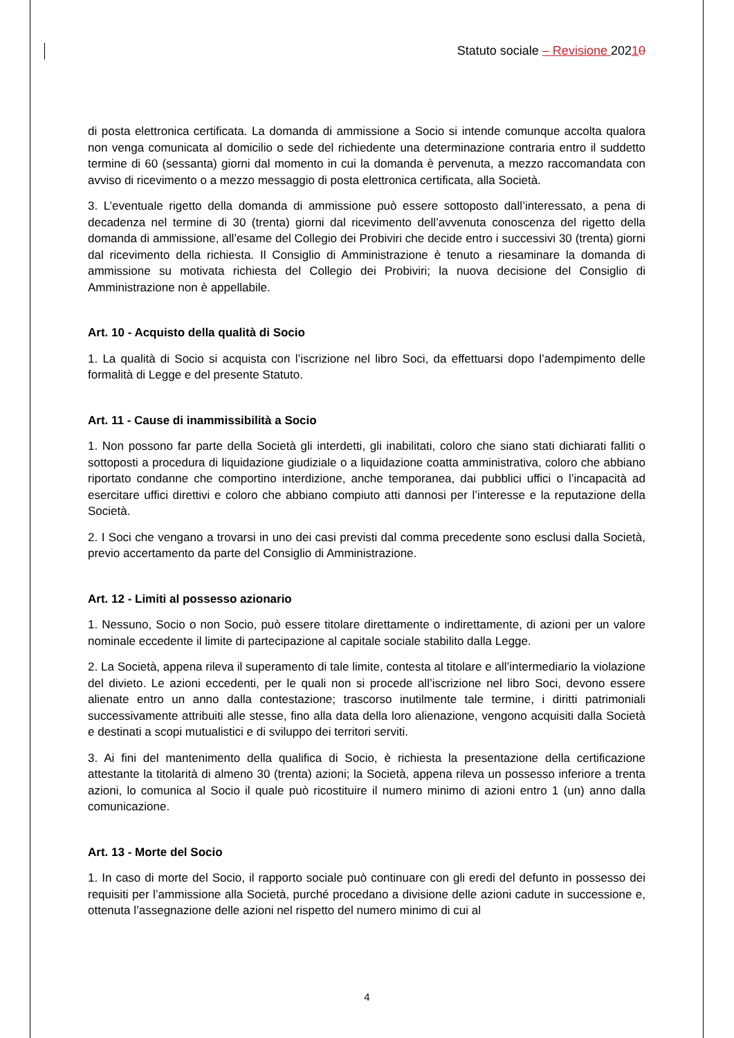Statuto sociale – Revisione 20210
di posta elettronica certificata. La domanda di ammissione a Socio si intende comunque accolta qualora non venga comunicata al domicilio o sede del richiedente una determinazione contraria entro il suddetto termine di 60 (sessanta) giorni dal momento in cui la domanda è pervenuta, a mezzo raccomandata con avviso di ricevimento o a mezzo messaggio di posta elettronica certificata, alla Società.
3. L’eventuale rigetto della domanda di ammissione può essere sottoposto dall’interessato, a pena di decadenza nel termine di 30 (trenta) giorni dal ricevimento dell’avvenuta conoscenza del rigetto della domanda di ammissione, all’esame del Collegio dei Probiviri che decide entro i successivi 30 (trenta) giorni dal ricevimento della richiesta. Il Consiglio di Amministrazione è tenuto a riesaminare la domanda di ammissione su motivata richiesta del Collegio dei Probiviri; la nuova decisione del Consiglio di Amministrazione non è appellabile.
Art. 10 - Acquisto della qualità di Socio
1. La qualità di Socio si acquista con l’iscrizione nel libro Soci, da effettuarsi dopo l’adempimento delle formalità di Legge e del presente Statuto.
Art. 11 - Cause di inammissibilità a Socio
1. Non possono far parte della Società gli interdetti, gli inabilitati, coloro che siano stati dichiarati falliti o sottoposti a procedura di liquidazione giudiziale o a liquidazione coatta amministrativa, coloro che abbiano riportato condanne che comportino interdizione, anche temporanea, dai pubblici uffici o l’incapacità ad esercitare uffici direttivi e coloro che abbiano compiuto atti dannosi per l’interesse e la reputazione della Società.
2. I Soci che vengano a trovarsi in uno dei casi previsti dal comma precedente sono esclusi dalla Società, previo accertamento da parte del Consiglio di Amministrazione.
Art. 12 - Limiti al possesso azionario
1. Nessuno, Socio o non Socio, può essere titolare direttamente o indirettamente, di azioni per un valore nominale eccedente il limite di partecipazione al capitale sociale stabilito dalla Legge.
2. La Società, appena rileva il superamento di tale limite, contesta al titolare e all’intermediario la violazione del divieto. Le azioni eccedenti, per le quali non si procede all’iscrizione nel libro Soci, devono essere alienate entro un anno dalla contestazione; trascorso inutilmente tale termine, i diritti patrimoniali successivamente attribuiti alle stesse, fino alla data della loro alienazione, vengono acquisiti dalla Società e destinati a scopi mutualistici e di sviluppo dei territori serviti.
3. Ai fini del mantenimento della qualifica di Socio, è richiesta la presentazione della certificazione attestante la titolarità di almeno 30 (trenta) azioni; la Società, appena rileva un possesso inferiore a trenta azioni, lo comunica al Socio il quale può ricostituire il numero minimo di azioni entro 1 (un) anno dalla comunicazione.
Art. 13 - Morte del Socio
1. In caso di morte del Socio, il rapporto sociale può continuare con gli eredi del defunto in possesso dei requisiti per l’ammissione alla Società, purché procedano a divisione delle azioni cadute in successione e, ottenuta l’assegnazione delle azioni nel rispetto del numero minimo di cui al
4